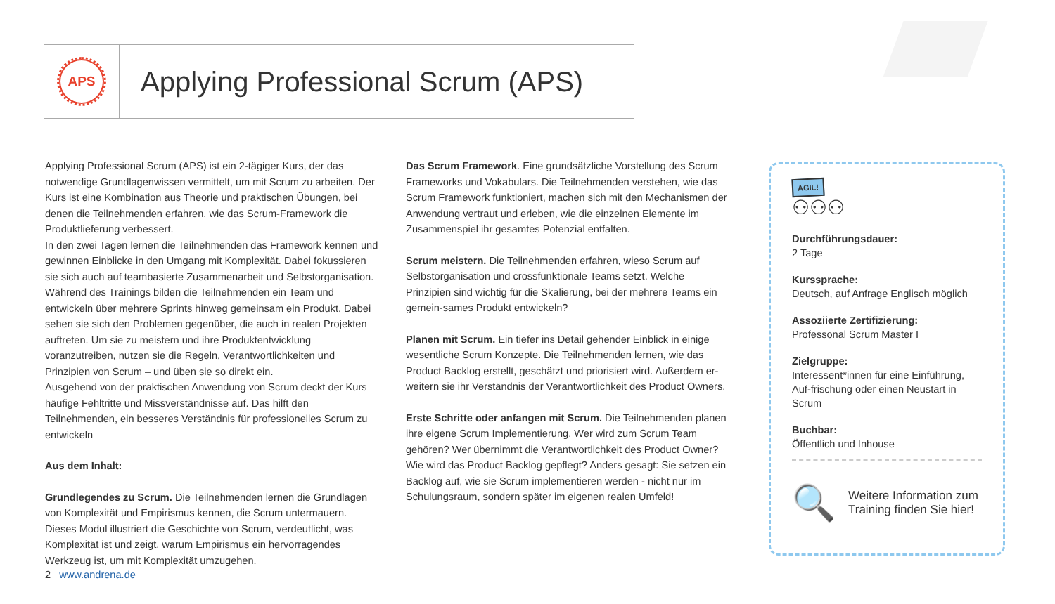APS
Applying Professional Scrum (APS)
Applying Professional Scrum (APS) ist ein 2-tägiger Kurs, der das notwendige Grundlagenwissen vermittelt, um mit Scrum zu arbeiten. Der Kurs ist eine Kombination aus Theorie und praktischen Übungen, bei denen die Teilnehmenden erfahren, wie das Scrum-Framework die Produktlieferung verbessert.
In den zwei Tagen lernen die Teilnehmenden das Framework kennen und gewinnen Einblicke in den Umgang mit Komplexität. Dabei fokussieren sie sich auch auf teambasierte Zusammenarbeit und Selbstorganisation. Während des Trainings bilden die Teilnehmenden ein Team und entwickeln über mehrere Sprints hinweg gemeinsam ein Produkt. Dabei sehen sie sich den Problemen gegenüber, die auch in realen Projekten auftreten. Um sie zu meistern und ihre Produktentwicklung voranzutreiben, nutzen sie die Regeln, Verantwortlichkeiten und Prinzipien von Scrum – und üben sie so direkt ein.
Ausgehend von der praktischen Anwendung von Scrum deckt der Kurs häufige Fehltritte und Missverständnisse auf. Das hilft den Teilnehmenden, ein besseres Verständnis für professionelles Scrum zu entwickeln
Aus dem Inhalt:
Grundlegendes zu Scrum. Die Teilnehmenden lernen die Grundlagen von Komplexität und Empirismus kennen, die Scrum untermauern. Dieses Modul illustriert die Geschichte von Scrum, verdeutlicht, was Komplexität ist und zeigt, warum Empirismus ein hervorragendes Werkzeug ist, um mit Komplexität umzugehen.
Das Scrum Framework. Eine grundsätzliche Vorstellung des Scrum Frameworks und Vokabulars. Die Teilnehmenden verstehen, wie das Scrum Framework funktioniert, machen sich mit den Mechanismen der Anwendung vertraut und erleben, wie die einzelnen Elemente im Zusammenspiel ihr gesamtes Potenzial entfalten.
Scrum meistern. Die Teilnehmenden erfahren, wieso Scrum auf Selbstorganisation und crossfunktionale Teams setzt. Welche Prinzipien sind wichtig für die Skalierung, bei der mehrere Teams ein gemein-sames Produkt entwickeln?
Planen mit Scrum. Ein tiefer ins Detail gehender Einblick in einige wesentliche Scrum Konzepte. Die Teilnehmenden lernen, wie das Product Backlog erstellt, geschätzt und priorisiert wird. Außerdem er-weitern sie ihr Verständnis der Verantwortlichkeit des Product Owners.
Erste Schritte oder anfangen mit Scrum. Die Teilnehmenden planen ihre eigene Scrum Implementierung. Wer wird zum Scrum Team gehören? Wer übernimmt die Verantwortlichkeit des Product Owner? Wie wird das Product Backlog gepflegt? Anders gesagt: Sie setzen ein Backlog auf, wie sie Scrum implementieren werden - nicht nur im Schulungsraum, sondern später im eigenen realen Umfeld!
AGIL!
⚇⚇⚇
Durchführungsdauer:
2 Tage
Kurssprache:
Deutsch, auf Anfrage Englisch möglich
Assoziierte Zertifizierung:
Professonal Scrum Master I
Zielgruppe:
Interessent*innen für eine Einführung, Auf-frischung oder einen Neustart in Scrum
Buchbar:
Öffentlich und Inhouse
🔍
Weitere Information zum Training finden Sie hier!
2 www.andrena.de